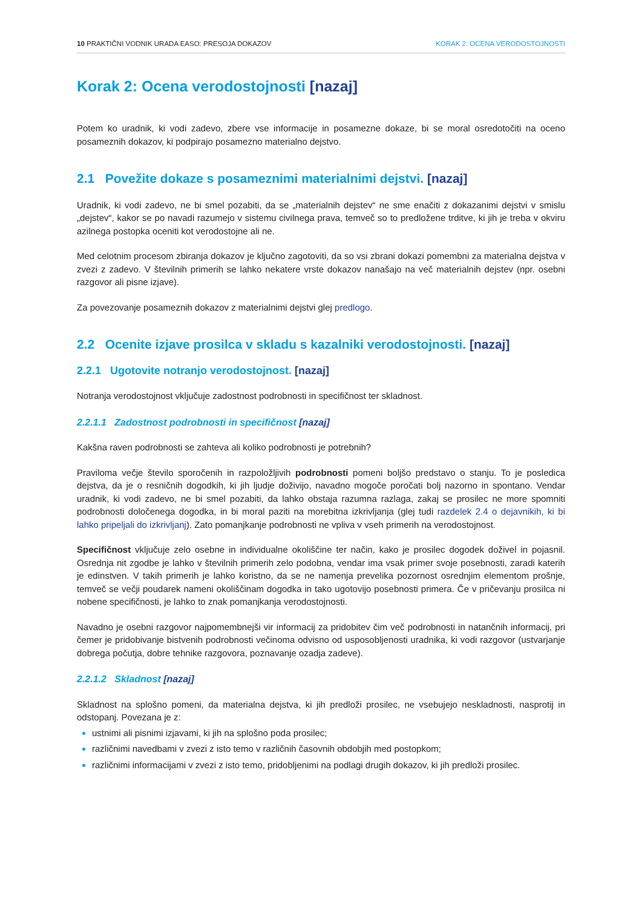10 PRAKTIČNI VODNIK URADA EASO: PRESOJA DOKAZOV KORAK 2: OCENA VERODOSTOJNOSTI
Korak 2: Ocena verodostojnosti [nazaj]
Potem ko uradnik, ki vodi zadevo, zbere vse informacije in posamezne dokaze, bi se moral osredotočiti na oceno posameznih dokazov, ki podpirajo posamezno materialno dejstvo.
2.1 Povežite dokaze s posameznimi materialnimi dejstvi. [nazaj]
Uradnik, ki vodi zadevo, ne bi smel pozabiti, da se „materialnih dejstev“ ne sme enačiti z dokazanimi dejstvi v smislu „dejstev“, kakor se po navadi razumejo v sistemu civilnega prava, temveč so to predložene trditve, ki jih je treba v okviru azilnega postopka oceniti kot verodostojne ali ne.
Med celotnim procesom zbiranja dokazov je ključno zagotoviti, da so vsi zbrani dokazi pomembni za materialna dejstva v zvezi z zadevo. V številnih primerih se lahko nekatere vrste dokazov nanašajo na več materialnih dejstev (npr. osebni razgovor ali pisne izjave).
Za povezovanje posameznih dokazov z materialnimi dejstvi glej predlogo.
2.2 Ocenite izjave prosilca v skladu s kazalniki verodostojnosti. [nazaj]
2.2.1 Ugotovite notranjo verodostojnost. [nazaj]
Notranja verodostojnost vključuje zadostnost podrobnosti in specifičnost ter skladnost.
2.2.1.1 Zadostnost podrobnosti in specifičnost [nazaj]
Kakšna raven podrobnosti se zahteva ali koliko podrobnosti je potrebnih?
Praviloma večje število sporočenih in razpoložljivih podrobnosti pomeni boljšo predstavo o stanju. To je posledica dejstva, da je o resničnih dogodkih, ki jih ljudje doživijo, navadno mogoče poročati bolj nazorno in spontano. Vendar uradnik, ki vodi zadevo, ne bi smel pozabiti, da lahko obstaja razumna razlaga, zakaj se prosilec ne more spomniti podrobnosti določenega dogodka, in bi moral paziti na morebitna izkrivljanja (glej tudi razdelek 2.4 o dejavnikih, ki bi lahko pripeljali do izkrivljanj). Zato pomanjkanje podrobnosti ne vpliva v vseh primerih na verodostojnost.
Specifičnost vključuje zelo osebne in individualne okoliščine ter način, kako je prosilec dogodek doživel in pojasnil. Osrednja nit zgodbe je lahko v številnih primerih zelo podobna, vendar ima vsak primer svoje posebnosti, zaradi katerih je edinstven. V takih primerih je lahko koristno, da se ne namenja prevelika pozornost osrednjim elementom prošnje, temveč se večji poudarek nameni okoliščinam dogodka in tako ugotovijo posebnosti primera. Če v pričevanju prosilca ni nobene specifičnosti, je lahko to znak pomanjkanja verodostojnosti.
Navadno je osebni razgovor najpomembnejši vir informacij za pridobitev čim več podrobnosti in natančnih informacij, pri čemer je pridobivanje bistvenih podrobnosti večinoma odvisno od usposobljenosti uradnika, ki vodi razgovor (ustvarjanje dobrega počutja, dobre tehnike razgovora, poznavanje ozadja zadeve).
2.2.1.2 Skladnost [nazaj]
Skladnost na splošno pomeni, da materialna dejstva, ki jih predloži prosilec, ne vsebujejo neskladnosti, nasprotij in odstopanj. Povezana je z:
ustnimi ali pisnimi izjavami, ki jih na splošno poda prosilec;
različnimi navedbami v zvezi z isto temo v različnih časovnih obdobjih med postopkom;
različnimi informacijami v zvezi z isto temo, pridobljenimi na podlagi drugih dokazov, ki jih predloži prosilec.